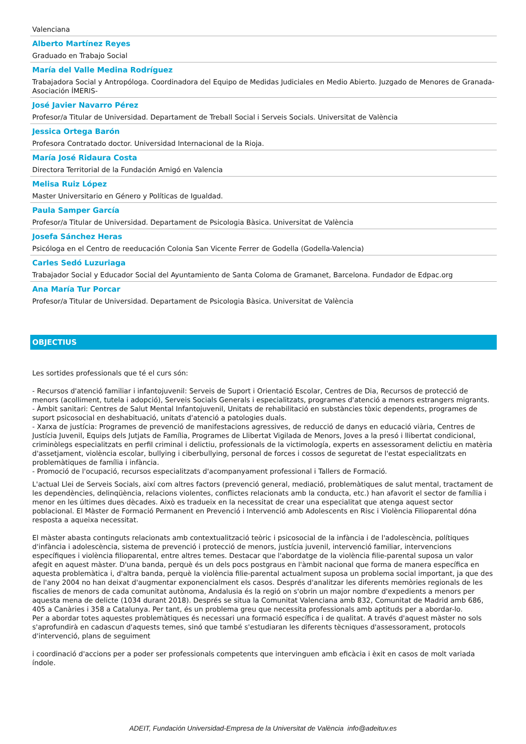Valenciana
Alberto Martínez Reyes
Graduado en Trabajo Social
María del Valle Medina Rodríguez
Trabajadora Social y Antropóloga. Coordinadora del Equipo de Medidas Judiciales en Medio Abierto. Juzgado de Menores de Granada-Asociación ÍMERIS-
José Javier Navarro Pérez
Profesor/a Titular de Universidad. Departament de Treball Social i Serveis Socials. Universitat de València
Jessica Ortega Barón
Profesora Contratado doctor. Universidad Internacional de la Rioja.
María José Ridaura Costa
Directora Territorial de la Fundación Amigó en Valencia
Melisa Ruiz López
Master Universitario en Género y Políticas de Igualdad.
Paula Samper García
Profesor/a Titular de Universidad. Departament de Psicologia Bàsica. Universitat de València
Josefa Sánchez Heras
Psicóloga en el Centro de reeducación Colonia San Vicente Ferrer de Godella (Godella-Valencia)
Carles Sedó Luzuriaga
Trabajador Social y Educador Social del Ayuntamiento de Santa Coloma de Gramanet, Barcelona. Fundador de Edpac.org
Ana María Tur Porcar
Profesor/a Titular de Universidad. Departament de Psicologia Bàsica. Universitat de València
OBJECTIUS
Les sortides professionals que té el curs són:
- Recursos d'atenció familiar i infantojuvenil: Serveis de Suport i Orientació Escolar, Centres de Dia, Recursos de protecció de menors (acolliment, tutela i adopció), Serveis Socials Generals i especialitzats, programes d'atenció a menors estrangers migrants.
- Àmbit sanitari: Centres de Salut Mental Infantojuvenil, Unitats de rehabilitació en substàncies tòxic dependents, programes de suport psicosocial en deshabituació, unitats d'atenció a patologies duals.
- Xarxa de justícia: Programes de prevenció de manifestacions agressives, de reducció de danys en educació viària, Centres de Justícia Juvenil, Equips dels Jutjats de Família, Programes de Llibertat Vigilada de Menors, Joves a la presó i llibertat condicional, criminòlegs especialitzats en perfil criminal i delictiu, professionals de la victimología, experts en assessorament delictiu en matèria d'assetjament, violència escolar, bullying i ciberbullying, personal de forces i cossos de seguretat de l'estat especialitzats en problemàtiques de família i infància.
- Promoció de l'ocupació, recursos especialitzats d'acompanyament professional i Tallers de Formació.
L'actual Llei de Serveis Socials, així com altres factors (prevenció general, mediació, problemàtiques de salut mental, tractament de les dependències, delinqüència, relacions violentes, conflictes relacionats amb la conducta, etc.) han afavorit el sector de família i menor en les últimes dues dècades. Això es tradueix en la necessitat de crear una especialitat que atenga aquest sector poblacional. El Màster de Formació Permanent en Prevenció i Intervenció amb Adolescents en Risc i Violència Filioparental dóna resposta a aqueixa necessitat.
El màster abasta continguts relacionats amb contextualització teòric i psicosocial de la infància i de l'adolescència, polítiques d'infància i adolescència, sistema de prevenció i protecció de menors, justícia juvenil, intervenció familiar, intervencions específiques i violència filioparental, entre altres temes. Destacar que l'abordatge de la violència filie-parental suposa un valor afegit en aquest màster. D'una banda, perquè és un dels pocs postgraus en l'àmbit nacional que forma de manera específica en aquesta problemàtica i, d'altra banda, perquè la violència filie-parental actualment suposa un problema social important, ja que des de l'any 2004 no han deixat d'augmentar exponencialment els casos. Després d'analitzar les diferents memòries regionals de les fiscalies de menors de cada comunitat autònoma, Andalusia és la regió on s'obrin un major nombre d'expedients a menors per aquesta mena de delicte (1034 durant 2018). Després se situa la Comunitat Valenciana amb 832, Comunitat de Madrid amb 686, 405 a Canàries i 358 a Catalunya. Per tant, és un problema greu que necessita professionals amb aptituds per a abordar-lo.
Per a abordar totes aquestes problemàtiques és necessari una formació específica i de qualitat. A través d'aquest màster no sols s'aprofundirà en cadascun d'aquests temes, sinó que també s'estudiaran les diferents tècniques d'assessorament, protocols d'intervenció, plans de seguiment
i coordinació d'accions per a poder ser professionals competents que intervinguen amb eficàcia i èxit en casos de molt variada índole.
ADEIT, Fundación Universidad-Empresa de la Universitat de València info@adeituv.es